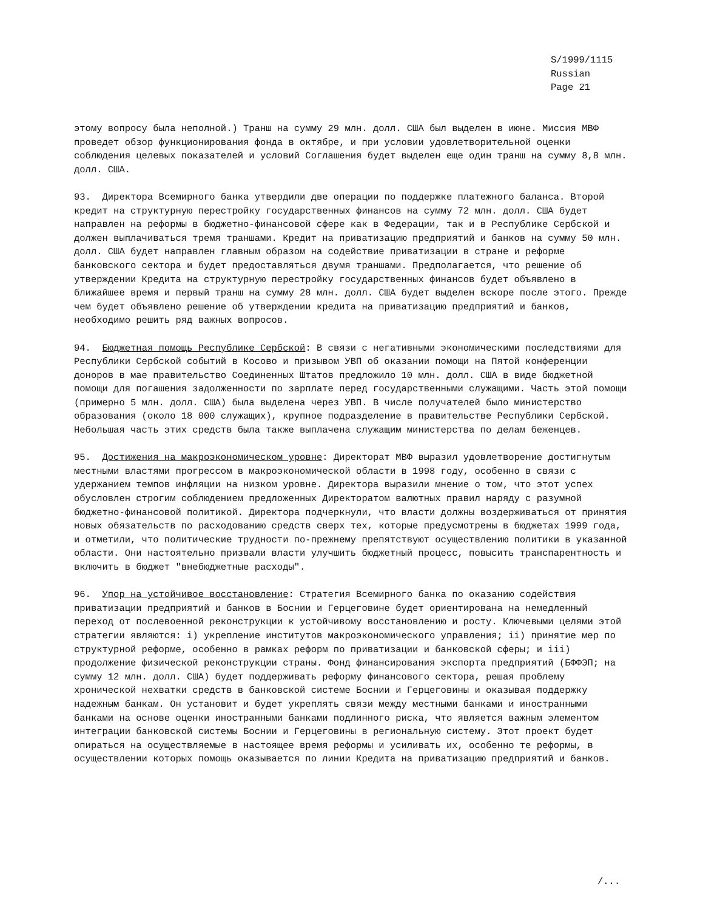S/1999/1115
Russian
Page 21
этому вопросу была неполной.) Транш на сумму 29 млн. долл. США был выделен в июне. Миссия МВФ проведет обзор функционирования фонда в октябре, и при условии удовлетворительной оценки соблюдения целевых показателей и условий Соглашения будет выделен еще один транш на сумму 8,8 млн. долл. США.
93. Директора Всемирного банка утвердили две операции по поддержке платежного баланса. Второй кредит на структурную перестройку государственных финансов на сумму 72 млн. долл. США будет направлен на реформы в бюджетно-финансовой сфере как в Федерации, так и в Республике Сербской и должен выплачиваться тремя траншами. Кредит на приватизацию предприятий и банков на сумму 50 млн. долл. США будет направлен главным образом на содействие приватизации в стране и реформе банковского сектора и будет предоставляться двумя траншами. Предполагается, что решение об утверждении Кредита на структурную перестройку государственных финансов будет объявлено в ближайшее время и первый транш на сумму 28 млн. долл. США будет выделен вскоре после этого. Прежде чем будет объявлено решение об утверждении кредита на приватизацию предприятий и банков, необходимо решить ряд важных вопросов.
94. Бюджетная помощь Республике Сербской: В связи с негативными экономическими последствиями для Республики Сербской событий в Косово и призывом УВП об оказании помощи на Пятой конференции доноров в мае правительство Соединенных Штатов предложило 10 млн. долл. США в виде бюджетной помощи для погашения задолженности по зарплате перед государственными служащими. Часть этой помощи (примерно 5 млн. долл. США) была выделена через УВП. В числе получателей было министерство образования (около 18 000 служащих), крупное подразделение в правительстве Республики Сербской. Небольшая часть этих средств была также выплачена служащим министерства по делам беженцев.
95. Достижения на макроэкономическом уровне: Директорат МВФ выразил удовлетворение достигнутым местными властями прогрессом в макроэкономической области в 1998 году, особенно в связи с удержанием темпов инфляции на низком уровне. Директора выразили мнение о том, что этот успех обусловлен строгим соблюдением предложенных Директоратом валютных правил наряду с разумной бюджетно-финансовой политикой. Директора подчеркнули, что власти должны воздерживаться от принятия новых обязательств по расходованию средств сверх тех, которые предусмотрены в бюджетах 1999 года, и отметили, что политические трудности по-прежнему препятствуют осуществлению политики в указанной области. Они настоятельно призвали власти улучшить бюджетный процесс, повысить транспарентность и включить в бюджет "внебюджетные расходы".
96. Упор на устойчивое восстановление: Стратегия Всемирного банка по оказанию содействия приватизации предприятий и банков в Боснии и Герцеговине будет ориентирована на немедленный переход от послевоенной реконструкции к устойчивому восстановлению и росту. Ключевыми целями этой стратегии являются: i) укрепление институтов макроэкономического управления; ii) принятие мер по структурной реформе, особенно в рамках реформ по приватизации и банковской сферы; и iii) продолжение физической реконструкции страны. Фонд финансирования экспорта предприятий (БФФЭП; на сумму 12 млн. долл. США) будет поддерживать реформу финансового сектора, решая проблему хронической нехватки средств в банковской системе Боснии и Герцеговины и оказывая поддержку надежным банкам. Он установит и будет укреплять связи между местными банками и иностранными банками на основе оценки иностранными банками подлинного риска, что является важным элементом интеграции банковской системы Боснии и Герцеговины в региональную систему. Этот проект будет опираться на осуществляемые в настоящее время реформы и усиливать их, особенно те реформы, в осуществлении которых помощь оказывается по линии Кредита на приватизацию предприятий и банков.
/...